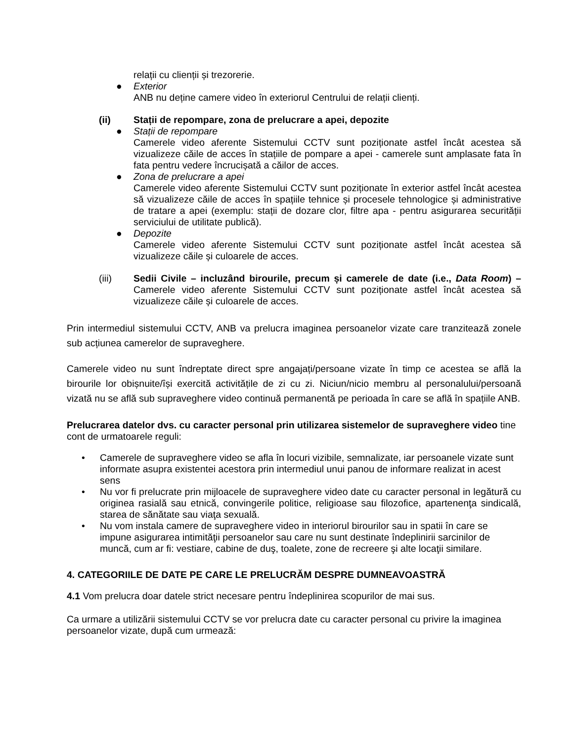relații cu clienții și trezorerie.
● Exterior
ANB nu deține camere video în exteriorul Centrului de relații clienți.
(ii) Stații de repompare, zona de prelucrare a apei, depozite
● Stații de repompare
Camerele video aferente Sistemului CCTV sunt poziționate astfel încât acestea să vizualizeze căile de acces în stațiile de pompare a apei - camerele sunt amplasate fata în fata pentru vedere încrucișată a căilor de acces.
● Zona de prelucrare a apei
Camerele video aferente Sistemului CCTV sunt poziționate în exterior astfel încât acestea să vizualizeze căile de acces în spațiile tehnice și procesele tehnologice și administrative de tratare a apei (exemplu: stații de dozare clor, filtre apa - pentru asigurarea securității serviciului de utilitate publică).
● Depozite
Camerele video aferente Sistemului CCTV sunt poziționate astfel încât acestea să vizualizeze căile și culoarele de acces.
(iii) Sedii Civile – incluzând birourile, precum și camerele de date (i.e., Data Room) – Camerele video aferente Sistemului CCTV sunt poziționate astfel încât acestea să vizualizeze căile și culoarele de acces.
Prin intermediul sistemului CCTV, ANB va prelucra imaginea persoanelor vizate care tranzitează zonele sub acțiunea camerelor de supraveghere.
Camerele video nu sunt îndreptate direct spre angajați/persoane vizate în timp ce acestea se află la birourile lor obișnuite/își exercită activitățile de zi cu zi. Niciun/nicio membru al personalului/persoană vizată nu se află sub supraveghere video continuă permanentă pe perioada în care se află în spațiile ANB.
Prelucrarea datelor dvs. cu caracter personal prin utilizarea sistemelor de supraveghere video tine cont de urmatoarele reguli:
• Camerele de supraveghere video se afla în locuri vizibile, semnalizate, iar persoanele vizate sunt informate asupra existentei acestora prin intermediul unui panou de informare realizat in acest sens
• Nu vor fi prelucrate prin mijloacele de supraveghere video date cu caracter personal in legătură cu originea rasială sau etnică, convingerile politice, religioase sau filozofice, apartenenţa sindicală, starea de sănătate sau viaţa sexuală.
• Nu vom instala camere de supraveghere video in interiorul birourilor sau in spatii în care se impune asigurarea intimităţii persoanelor sau care nu sunt destinate îndeplinirii sarcinilor de muncă, cum ar fi: vestiare, cabine de duş, toalete, zone de recreere şi alte locaţii similare.
4. CATEGORIILE DE DATE PE CARE LE PRELUCRĂM DESPRE DUMNEAVOASTRĂ
4.1 Vom prelucra doar datele strict necesare pentru îndeplinirea scopurilor de mai sus.
Ca urmare a utilizării sistemului CCTV se vor prelucra date cu caracter personal cu privire la imaginea persoanelor vizate, după cum urmează: